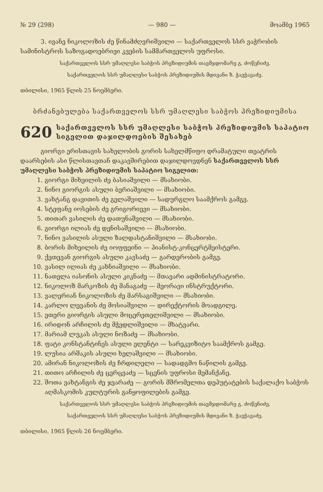№ 29 (298) — 980 — მოამბე 1965
3. ივანე ნიკოლოზის ძე წინამძღვრიშვილი — საქართველოს სსრ ვაჭრობის სამინისტროს საზოგადოებრივი კვების სამმართველოს უფროსი.
საქართველოს სსრ უმაღლესი საბჭოს პრეზიდიუმის თავმჯდომარე გ. ძოწენიძე.
საქართველოს სსრ უმაღლესი საბჭოს პრეზიდიუმის მდივანი ზ. ჭავჭავაძე.
თბილისი, 1965 წლის 25 ნოემბერი.
ბრძანებულება საქართველოს სსრ უმაღლესი საბჭოს პრეზიდიუმისა
620 საქართველოს სსრ უმაღლესი საბჭოს პრეზიდიუმის საპატიო სიგელით დაჯილდოების შესახებ
გიორგი ერისთავის სახელობის გორის სახელმწიფო დრამატული თეატრის დაარსების ასი წლისთავთან დაკავშირებით დაჯილდოვდნენ საქართველოს სსრ უმაღლესი საბჭოს პრეზიდიუმის საპატიო სიგელით:
1. გიორგი მიხეილის ძე ბასიაშვილი — მსახიობი.
2. ნინო გიორგის ასული ბერიაშვილი — მსახიობი.
3. ვახტანგ დავითის ძე გელაშვილი — სადურგლო საამქროს გამგე.
4. სტეფანე იოსების ძე გრიგორიევი — მსახიობი.
5. თითარ ვასილის ძე დათუნაშვილი — მსახიობი.
6. გიორგი ილიას ძე დენისაშვილი — მსახიობი.
7. ნინო ვასილის ასული ზალდასტანიშვილი — მსახიობი.
8. ბორის მიხეილის ძე იოფფეინი — პიანისტ-კონცერტმეისტერი.
9. ქეთევან გიორგის ასული კავსაძე — გარდერობის გამგე.
10. ვასილ ილიას ძე კახნიაშვილი — მსახიობი.
11. ნათელა იასონის ასული კიკნაძე — მთავარი ადმინისტრატორი.
12. ნიკოლოზ მარკოზის ძე მანაგაძე — მეორავი ინსტრუქტორი.
13. ვალერიან ნიკოლოზის ძე მარსაგიშვილი — მსახიობი.
14. კარლო ლევანის ძე მოსიაშვილი — დირექტორის მოადგილე.
15. ეთერი გიორგის ასული მოცერეთელიშვილი — მსახიობი.
16. ირიდონ არჩილის ძე მჭედლიშვილი — მხატვარი.
17. მარიამ ლუკას ასული ნოზაძე — მსახიობი.
18. ფატი კონსტანტინეს ასული ელენტი — სარეკვიზიტო საამქროს გამგე.
19. ლუსია არშაკის ასული ხელაშვილი — მსახიობი.
20. ამირან ნიკოლოზის ძე ჩრდილელი — სადადგმო ნაწილის გამგე.
21. თითო არჩილის ძე ცერცვაძე — სცენის უფროსი მემანქანე.
22. შოთა ვახტანგის ძე ჯვარაძე — გორის მშრომელთა დეპუტატების საქალაქო საბჭოს აღმასკომის კულტურის განყოფილების გამგე.
საქართველოს სსრ უმაღლესი საბჭოს პრეზიდიუმის თავმჯდომარე გ. ძოწენიძე.
საქართველოს სსრ უმაღლესი საბჭოს პრეზიდიუმის მდივანი ზ. ჭავჭავაძე.
თბილისი, 1965 წლის 26 ნოემბერი.